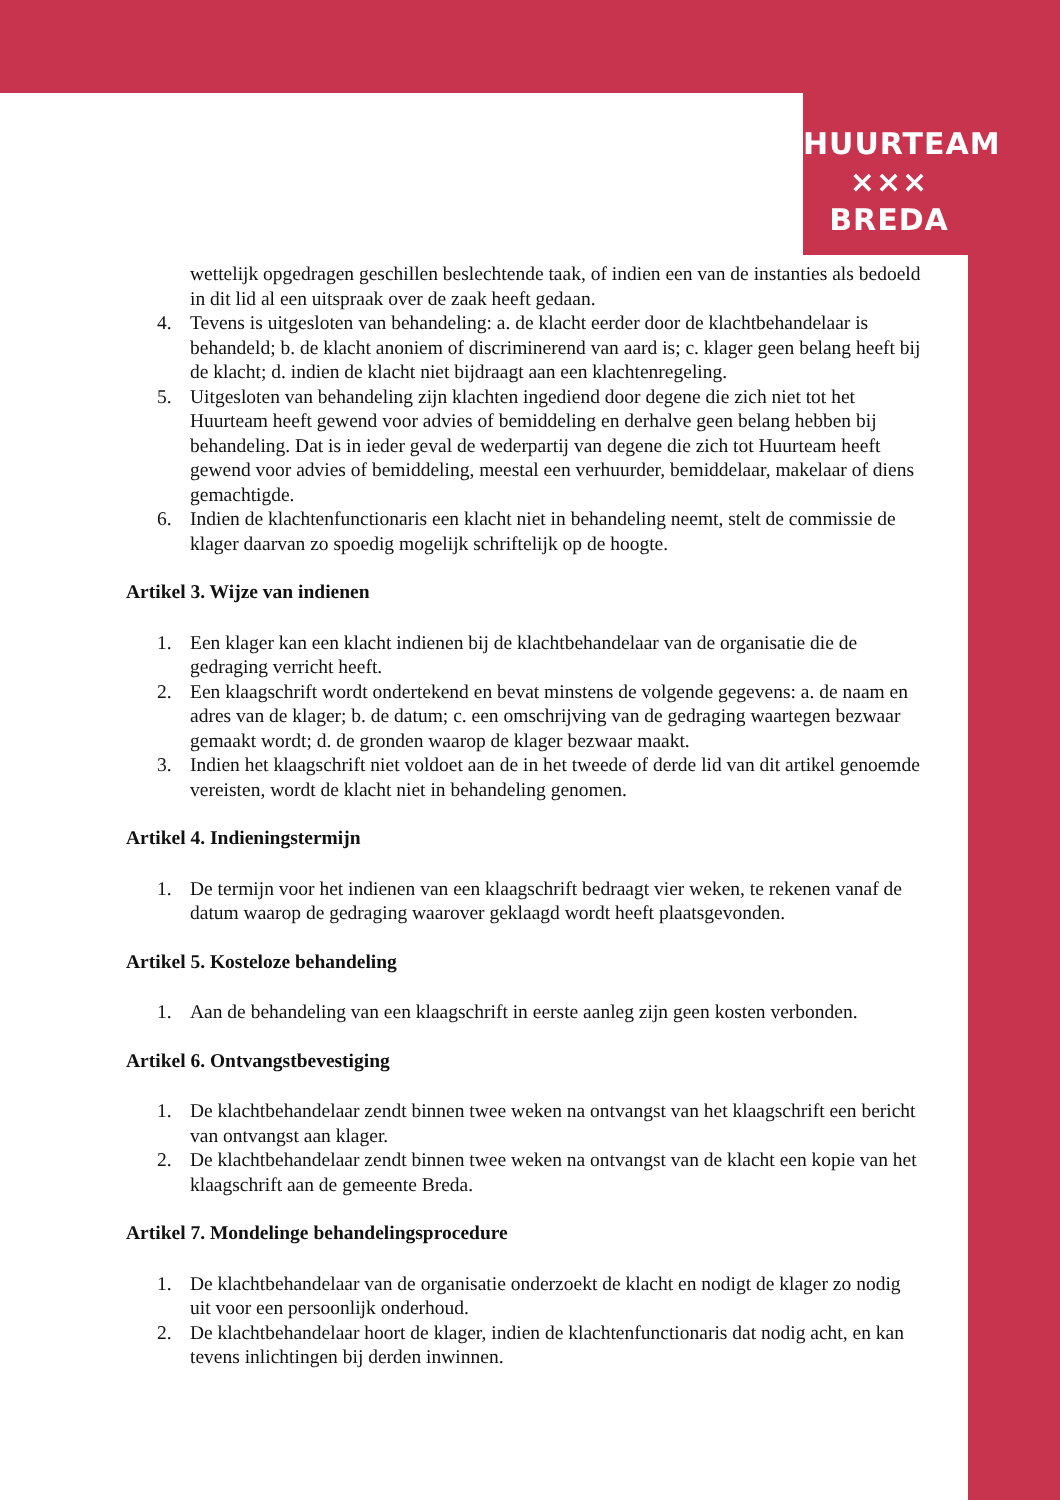HUURTEAM
××× BREDA
wettelijk opgedragen geschillen beslechtende taak, of indien een van de instanties als bedoeld in dit lid al een uitspraak over de zaak heeft gedaan.
4. Tevens is uitgesloten van behandeling: a. de klacht eerder door de klachtbehandelaar is behandeld; b. de klacht anoniem of discriminerend van aard is; c. klager geen belang heeft bij de klacht; d. indien de klacht niet bijdraagt aan een klachtenregeling.
5. Uitgesloten van behandeling zijn klachten ingediend door degene die zich niet tot het Huurteam heeft gewend voor advies of bemiddeling en derhalve geen belang hebben bij behandeling. Dat is in ieder geval de wederpartij van degene die zich tot Huurteam heeft gewend voor advies of bemiddeling, meestal een verhuurder, bemiddelaar, makelaar of diens gemachtigde.
6. Indien de klachtenfunctionaris een klacht niet in behandeling neemt, stelt de commissie de klager daarvan zo spoedig mogelijk schriftelijk op de hoogte.
Artikel 3. Wijze van indienen
1. Een klager kan een klacht indienen bij de klachtbehandelaar van de organisatie die de gedraging verricht heeft.
2. Een klaagschrift wordt ondertekend en bevat minstens de volgende gegevens: a. de naam en adres van de klager; b. de datum; c. een omschrijving van de gedraging waartegen bezwaar gemaakt wordt; d. de gronden waarop de klager bezwaar maakt.
3. Indien het klaagschrift niet voldoet aan de in het tweede of derde lid van dit artikel genoemde vereisten, wordt de klacht niet in behandeling genomen.
Artikel 4. Indieningstermijn
1. De termijn voor het indienen van een klaagschrift bedraagt vier weken, te rekenen vanaf de datum waarop de gedraging waarover geklaagd wordt heeft plaatsgevonden.
Artikel 5. Kosteloze behandeling
1. Aan de behandeling van een klaagschrift in eerste aanleg zijn geen kosten verbonden.
Artikel 6. Ontvangstbevestiging
1. De klachtbehandelaar zendt binnen twee weken na ontvangst van het klaagschrift een bericht van ontvangst aan klager.
2. De klachtbehandelaar zendt binnen twee weken na ontvangst van de klacht een kopie van het klaagschrift aan de gemeente Breda.
Artikel 7. Mondelinge behandelingsprocedure
1. De klachtbehandelaar van de organisatie onderzoekt de klacht en nodigt de klager zo nodig uit voor een persoonlijk onderhoud.
2. De klachtbehandelaar hoort de klager, indien de klachtenfunctionaris dat nodig acht, en kan tevens inlichtingen bij derden inwinnen.